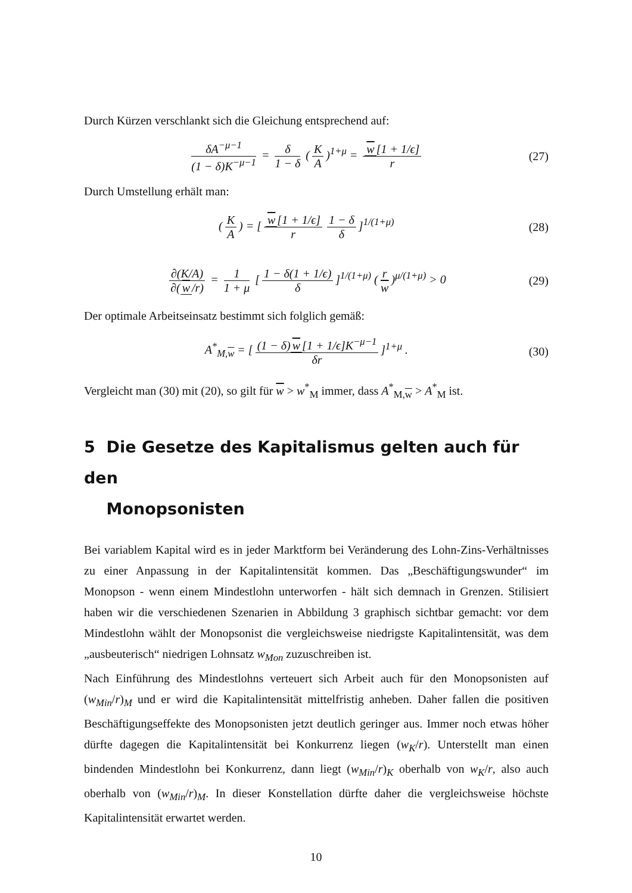Durch Kürzen verschlankt sich die Gleichung entsprechend auf:
δA<sup>−μ−1</sup> (1 − δ)K<sup>−μ−1</sup> = δ 1 − δ (K A)<sup>1+μ</sup> = w [1 + 1/ϵ] r
(27)
Durch Umstellung erhält man:
(K A) = [w [1 + 1/ϵ] r 1 − δ δ]<sup>1/(1+μ)</sup>
(28)
∂(K/A) ∂(w /r) = 1 1 + μ [1 − δ(1 + 1/ϵ) δ]<sup>1/(1+μ)</sup> (r w)<sup>μ/(1+μ)</sup> > 0
(29)
Der optimale Arbeitseinsatz bestimmt sich folglich gemäß:
A<sup>*</sup><sub>M,w</sub> = [(1 − δ) w [1 + 1/ϵ]K<sup>−μ−1</sup> δr]<sup>1+μ</sup> .
(30)
Vergleicht man (30) mit (20), so gilt für w > w<sup>*</sup><sub>M</sub> immer, dass A<sup>*</sup><sub>M,w</sub> > A<sup>*</sup><sub>M</sub> ist.
5 Die Gesetze des Kapitalismus gelten auch für den
Monopsonisten
Bei variablem Kapital wird es in jeder Marktform bei Veränderung des Lohn-Zins-Verhältnisses zu einer Anpassung in der Kapitalintensität kommen. Das „Beschäftigungswunder“ im Monopson - wenn einem Mindestlohn unterworfen - hält sich demnach in Grenzen. Stilisiert haben wir die verschiedenen Szenarien in Abbildung 3 graphisch sichtbar gemacht: vor dem Mindestlohn wählt der Monopsonist die vergleichsweise niedrigste Kapitalintensität, was dem „ausbeuterisch“ niedrigen Lohnsatz w<sub>Mon</sub> zuzuschreiben ist.
Nach Einführung des Mindestlohns verteuert sich Arbeit auch für den Monopsonisten auf (w<sub>Min</sub>/r)<sub>M</sub> und er wird die Kapitalintensität mittelfristig anheben. Daher fallen die positiven Beschäftigungseffekte des Monopsonisten jetzt deutlich geringer aus. Immer noch etwas höher dürfte dagegen die Kapitalintensität bei Konkurrenz liegen (w<sub>K</sub>/r). Unterstellt man einen bindenden Mindestlohn bei Konkurrenz, dann liegt (w<sub>Min</sub>/r)<sub>K</sub> oberhalb von w<sub>K</sub>/r, also auch oberhalb von (w<sub>Min</sub>/r)<sub>M</sub>. In dieser Konstellation dürfte daher die vergleichsweise höchste Kapitalintensität erwartet werden.
10